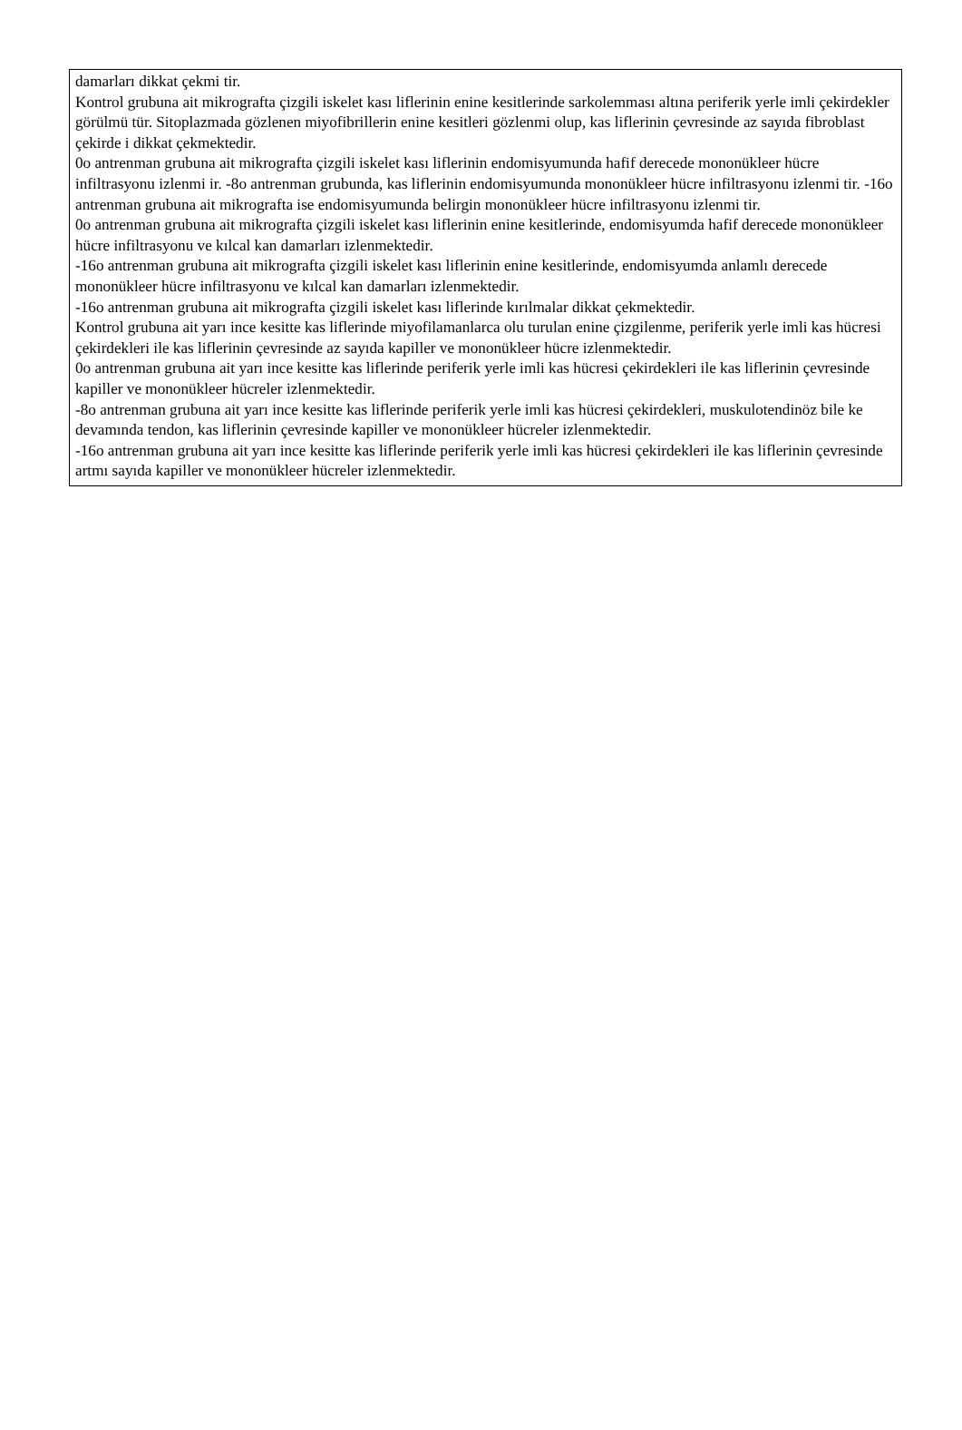damarları dikkat çekmi tir.
Kontrol grubuna ait mikrografta çizgili iskelet kası liflerinin enine kesitlerinde sarkolemması altına periferik yerle imli çekirdekler görülmü tür. Sitoplazmada gözlenen miyofibrillerin enine kesitleri gözlenmi olup, kas liflerinin çevresinde az sayıda fibroblast çekirde i dikkat çekmektedir.
0o antrenman grubuna ait mikrografta çizgili iskelet kası liflerinin endomisyumunda hafif derecede mononükleer hücre infiltrasyonu izlenmi ir. -8o antrenman grubunda, kas liflerinin endomisyumunda mononükleer hücre infiltrasyonu izlenmi tir. -16o antrenman grubuna ait mikrografta ise endomisyumunda belirgin mononükleer hücre infiltrasyonu izlenmi tir.
0o antrenman grubuna ait mikrografta çizgili iskelet kası liflerinin enine kesitlerinde, endomisyumda hafif derecede mononükleer hücre infiltrasyonu ve kılcal kan damarları izlenmektedir.
-16o antrenman grubuna ait mikrografta çizgili iskelet kası liflerinin enine kesitlerinde, endomisyumda anlamlı derecede mononükleer hücre infiltrasyonu ve kılcal kan damarları izlenmektedir.
-16o antrenman grubuna ait mikrografta çizgili iskelet kası liflerinde kırılmalar dikkat çekmektedir.
Kontrol grubuna ait yarı ince kesitte kas liflerinde miyofilamanlarca olu turulan enine çizgilenme, periferik yerle imli kas hücresi çekirdekleri ile kas liflerinin çevresinde az sayıda kapiller ve mononükleer hücre izlenmektedir.
0o antrenman grubuna ait yarı ince kesitte kas liflerinde periferik yerle imli kas hücresi çekirdekleri ile kas liflerinin çevresinde kapiller ve mononükleer hücreler izlenmektedir.
-8o antrenman grubuna ait yarı ince kesitte kas liflerinde periferik yerle imli kas hücresi çekirdekleri, muskulotendinöz bile ke devamında tendon, kas liflerinin çevresinde kapiller ve mononükleer hücreler izlenmektedir.
-16o antrenman grubuna ait yarı ince kesitte kas liflerinde periferik yerle imli kas hücresi çekirdekleri ile kas liflerinin çevresinde artmı sayıda kapiller ve mononükleer hücreler izlenmektedir.